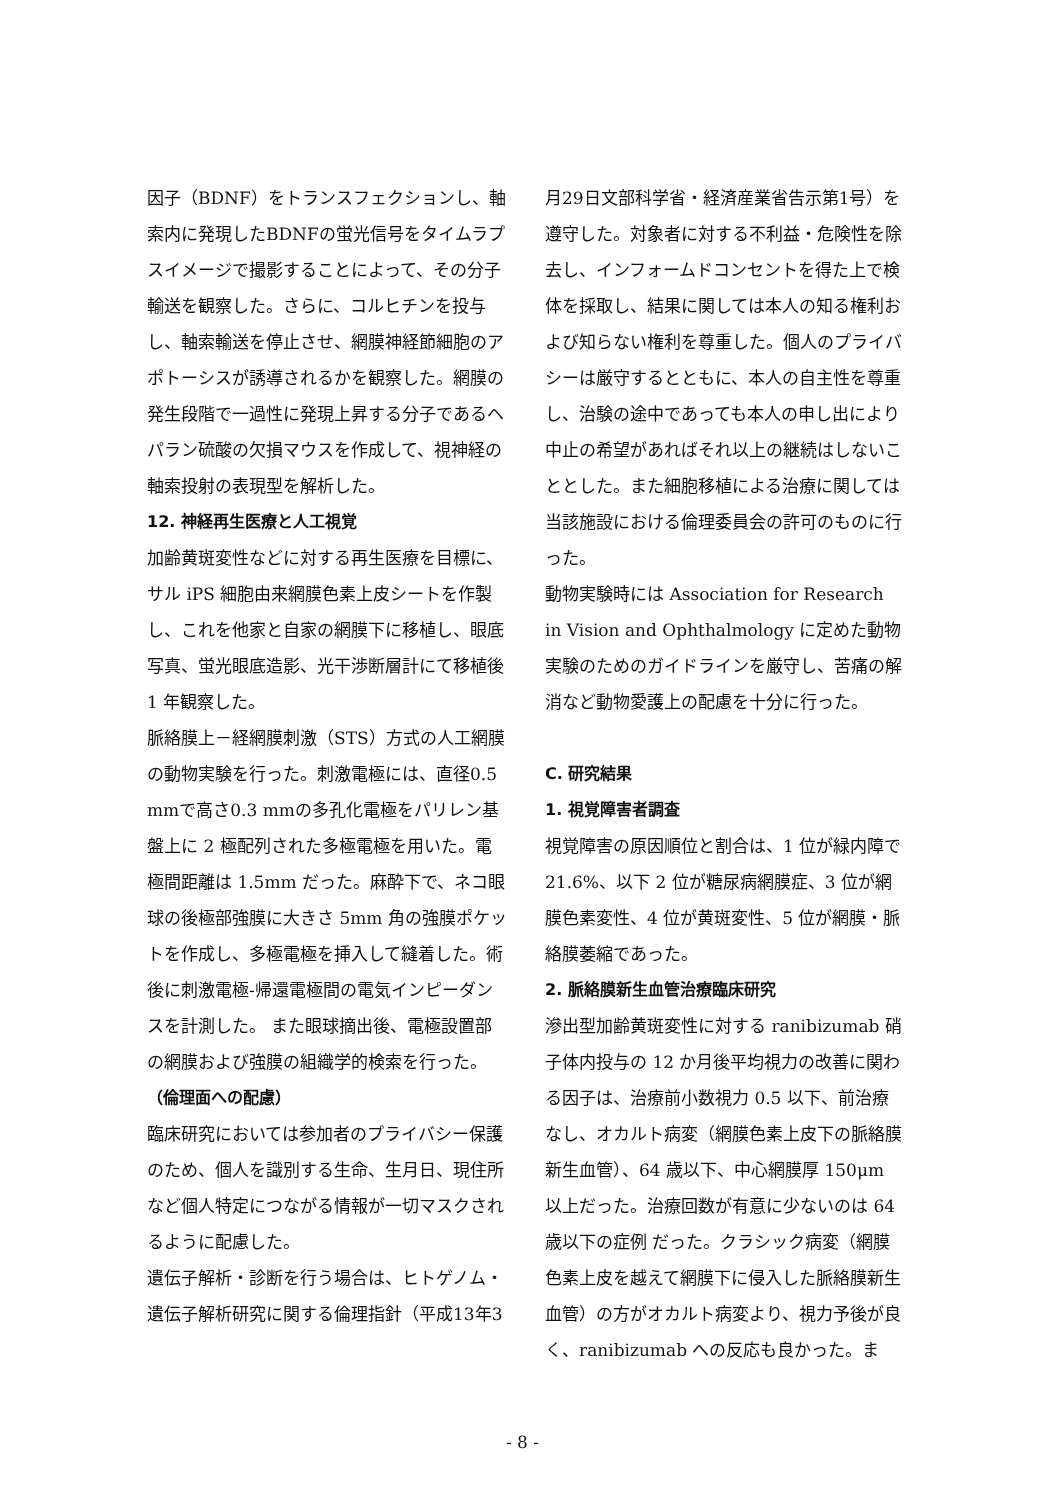因子（BDNF）をトランスフェクションし、軸索内に発現したBDNFの蛍光信号をタイムラプスイメージで撮影することによって、その分子輸送を観察した。さらに、コルヒチンを投与し、軸索輸送を停止させ、網膜神経節細胞のアポトーシスが誘導されるかを観察した。網膜の発生段階で一過性に発現上昇する分子であるヘパラン硫酸の欠損マウスを作成して、視神経の軸索投射の表現型を解析した。
12. 神経再生医療と人工視覚
加齢黄斑変性などに対する再生医療を目標に、サル iPS 細胞由来網膜色素上皮シートを作製し、これを他家と自家の網膜下に移植し、眼底写真、蛍光眼底造影、光干渉断層計にて移植後 1 年観察した。
脈絡膜上－経網膜刺激（STS）方式の人工網膜の動物実験を行った。刺激電極には、直径0.5 mmで高さ0.3 mmの多孔化電極をパリレン基盤上に 2 極配列された多極電極を用いた。電極間距離は 1.5mm だった。麻酔下で、ネコ眼球の後極部強膜に大きさ 5mm 角の強膜ポケットを作成し、多極電極を挿入して縫着した。術後に刺激電極-帰還電極間の電気インピーダンスを計測した。 また眼球摘出後、電極設置部の網膜および強膜の組織学的検索を行った。
（倫理面への配慮）
臨床研究においては参加者のプライバシー保護のため、個人を識別する生命、生月日、現住所など個人特定につながる情報が一切マスクされるように配慮した。
遺伝子解析・診断を行う場合は、ヒトゲノム・遺伝子解析研究に関する倫理指針（平成13年3
月29日文部科学省・経済産業省告示第1号）を遵守した。対象者に対する不利益・危険性を除去し、インフォームドコンセントを得た上で検体を採取し、結果に関しては本人の知る権利および知らない権利を尊重した。個人のプライバシーは厳守するとともに、本人の自主性を尊重し、治験の途中であっても本人の申し出により中止の希望があればそれ以上の継続はしないこととした。また細胞移植による治療に関しては当該施設における倫理委員会の許可のものに行った。
動物実験時には Association for Research in Vision and Ophthalmology に定めた動物実験のためのガイドラインを厳守し、苦痛の解消など動物愛護上の配慮を十分に行った。
C. 研究結果
1. 視覚障害者調査
視覚障害の原因順位と割合は、1 位が緑内障で 21.6%、以下 2 位が糖尿病網膜症、3 位が網膜色素変性、4 位が黄斑変性、5 位が網膜・脈絡膜萎縮であった。
2. 脈絡膜新生血管治療臨床研究
滲出型加齢黄斑変性に対する ranibizumab 硝子体内投与の 12 か月後平均視力の改善に関わる因子は、治療前小数視力 0.5 以下、前治療なし、オカルト病変（網膜色素上皮下の脈絡膜新生血管）、64 歳以下、中心網膜厚 150μm 以上だった。治療回数が有意に少ないのは 64 歳以下の症例 だった。クラシック病変（網膜色素上皮を越えて網膜下に侵入した脈絡膜新生血管）の方がオカルト病変より、視力予後が良く、ranibizumab への反応も良かった。ま
- 8 -